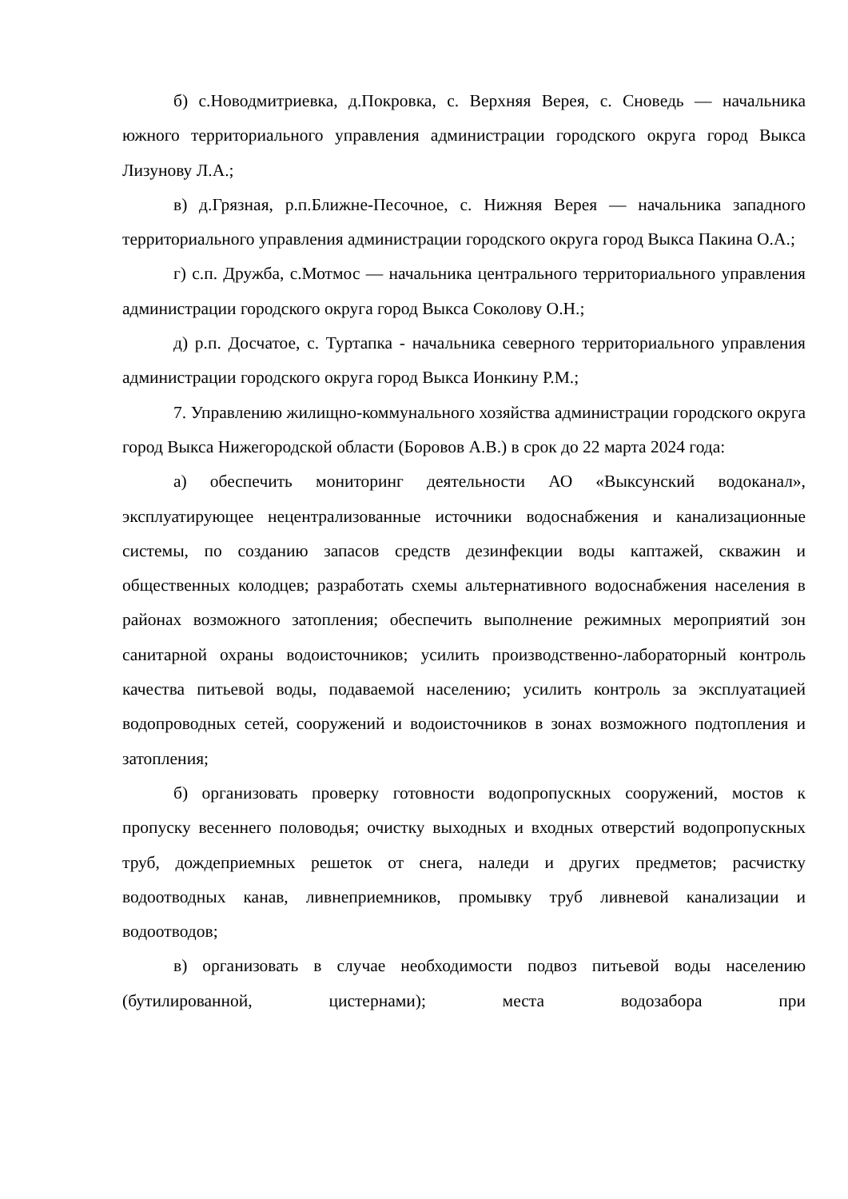б) с.Новодмитриевка, д.Покровка, с. Верхняя Верея, с. Сноведь — начальника южного территориального управления администрации городского округа город Выкса Лизунову Л.А.;
в) д.Грязная, р.п.Ближне-Песочное, с. Нижняя Верея — начальника западного территориального управления администрации городского округа город Выкса Пакина О.А.;
г) с.п. Дружба, с.Мотмос — начальника центрального территориального управления администрации городского округа город Выкса Соколову О.Н.;
д) р.п. Досчатое, с. Туртапка - начальника северного территориального управления администрации городского округа город Выкса Ионкину Р.М.;
7. Управлению жилищно-коммунального хозяйства администрации городского округа город Выкса Нижегородской области (Боровов А.В.) в срок до 22 марта 2024 года:
а) обеспечить мониторинг деятельности АО «Выксунский водоканал», эксплуатирующее нецентрализованные источники водоснабжения и канализационные системы, по созданию запасов средств дезинфекции воды каптажей, скважин и общественных колодцев; разработать схемы альтернативного водоснабжения населения в районах возможного затопления; обеспечить выполнение режимных мероприятий зон санитарной охраны водоисточников; усилить производственно-лабораторный контроль качества питьевой воды, подаваемой населению; усилить контроль за эксплуатацией водопроводных сетей, сооружений и водоисточников в зонах возможного подтопления и затопления;
б) организовать проверку готовности водопропускных сооружений, мостов к пропуску весеннего половодья; очистку выходных и входных отверстий водопропускных труб, дождеприемных решеток от снега, наледи и других предметов; расчистку водоотводных канав, ливнеприемников, промывку труб ливневой канализации и водоотводов;
в) организовать в случае необходимости подвоз питьевой воды населению (бутилированной, цистернами); места водозабора при